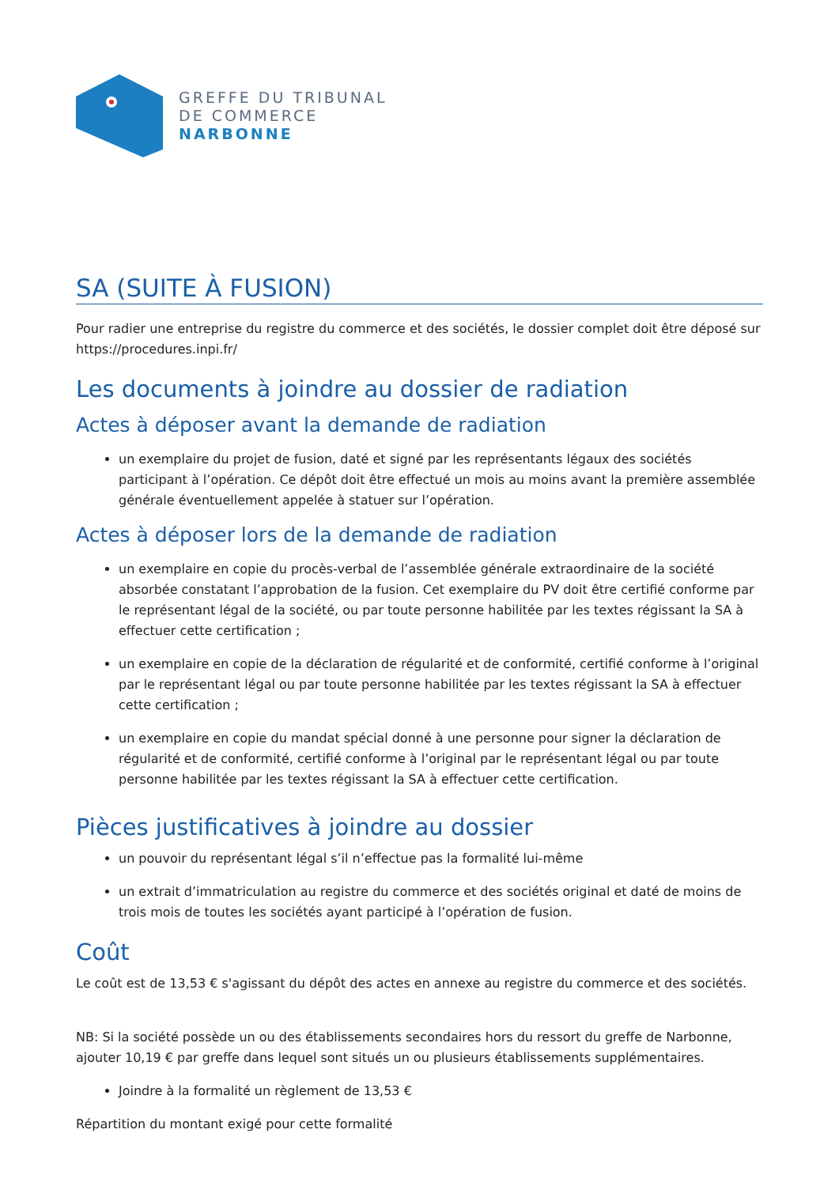GREFFE DU TRIBUNAL
DE COMMERCE
NARBONNE
SA (SUITE À FUSION)
Pour radier une entreprise du registre du commerce et des sociétés, le dossier complet doit être déposé sur https://procedures.inpi.fr/
Les documents à joindre au dossier de radiation
Actes à déposer avant la demande de radiation
un exemplaire du projet de fusion, daté et signé par les représentants légaux des sociétés participant à l’opération. Ce dépôt doit être effectué un mois au moins avant la première assemblée générale éventuellement appelée à statuer sur l’opération.
Actes à déposer lors de la demande de radiation
un exemplaire en copie du procès-verbal de l’assemblée générale extraordinaire de la société absorbée constatant l’approbation de la fusion. Cet exemplaire du PV doit être certifié conforme par le représentant légal de la société, ou par toute personne habilitée par les textes régissant la SA à effectuer cette certification ;
un exemplaire en copie de la déclaration de régularité et de conformité, certifié conforme à l’original par le représentant légal ou par toute personne habilitée par les textes régissant la SA à effectuer cette certification ;
un exemplaire en copie du mandat spécial donné à une personne pour signer la déclaration de régularité et de conformité, certifié conforme à l’original par le représentant légal ou par toute personne habilitée par les textes régissant la SA à effectuer cette certification.
Pièces justificatives à joindre au dossier
un pouvoir du représentant légal s’il n’effectue pas la formalité lui-même
un extrait d’immatriculation au registre du commerce et des sociétés original et daté de moins de trois mois de toutes les sociétés ayant participé à l’opération de fusion.
Coût
Le coût est de 13,53 € s'agissant du dépôt des actes en annexe au registre du commerce et des sociétés.
NB: Si la société possède un ou des établissements secondaires hors du ressort du greffe de Narbonne, ajouter 10,19 € par greffe dans lequel sont situés un ou plusieurs établissements supplémentaires.
Joindre à la formalité un règlement de 13,53 €
Répartition du montant exigé pour cette formalité